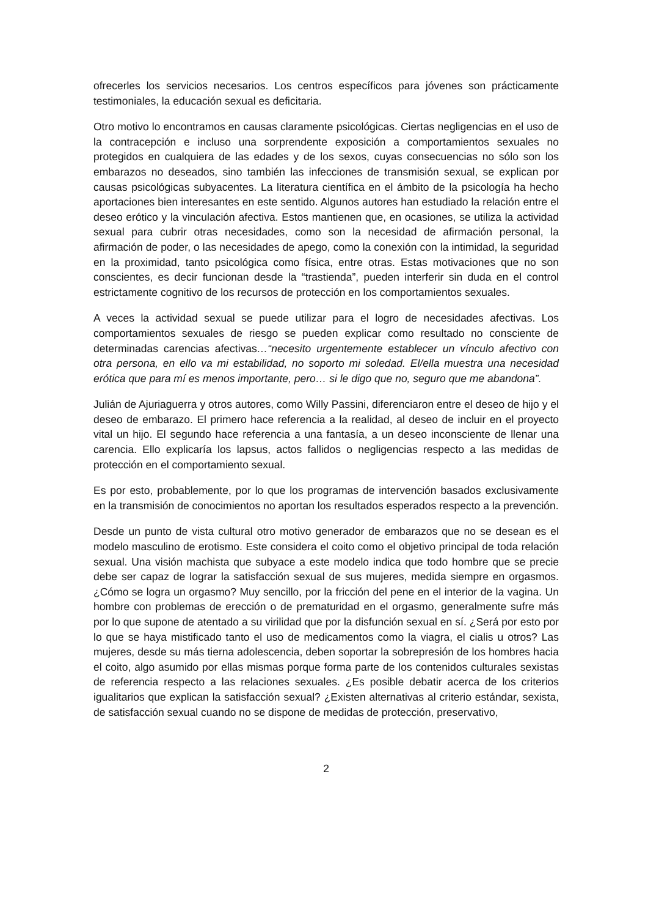ofrecerles los servicios necesarios. Los centros específicos para jóvenes son prácticamente testimoniales, la educación sexual es deficitaria.
Otro motivo lo encontramos en causas claramente psicológicas. Ciertas negligencias en el uso de la contracepción e incluso una sorprendente exposición a comportamientos sexuales no protegidos en cualquiera de las edades y de los sexos, cuyas consecuencias no sólo son los embarazos no deseados, sino también las infecciones de transmisión sexual, se explican por causas psicológicas subyacentes. La literatura científica en el ámbito de la psicología ha hecho aportaciones bien interesantes en este sentido. Algunos autores han estudiado la relación entre el deseo erótico y la vinculación afectiva. Estos mantienen que, en ocasiones, se utiliza la actividad sexual para cubrir otras necesidades, como son la necesidad de afirmación personal, la afirmación de poder, o las necesidades de apego, como la conexión con la intimidad, la seguridad en la proximidad, tanto psicológica como física, entre otras. Estas motivaciones que no son conscientes, es decir funcionan desde la “trastienda”, pueden interferir sin duda en el control estrictamente cognitivo de los recursos de protección en los comportamientos sexuales.
A veces la actividad sexual se puede utilizar para el logro de necesidades afectivas. Los comportamientos sexuales de riesgo se pueden explicar como resultado no consciente de determinadas carencias afectivas…“necesito urgentemente establecer un vínculo afectivo con otra persona, en ello va mi estabilidad, no soporto mi soledad. El/ella muestra una necesidad erótica que para mí es menos importante, pero… si le digo que no, seguro que me abandona”.
Julián de Ajuriaguerra y otros autores, como Willy Passini, diferenciaron entre el deseo de hijo y el deseo de embarazo. El primero hace referencia a la realidad, al deseo de incluir en el proyecto vital un hijo. El segundo hace referencia a una fantasía, a un deseo inconsciente de llenar una carencia. Ello explicaría los lapsus, actos fallidos o negligencias respecto a las medidas de protección en el comportamiento sexual.
Es por esto, probablemente, por lo que los programas de intervención basados exclusivamente en la transmisión de conocimientos no aportan los resultados esperados respecto a la prevención.
Desde un punto de vista cultural otro motivo generador de embarazos que no se desean es el modelo masculino de erotismo. Este considera el coito como el objetivo principal de toda relación sexual. Una visión machista que subyace a este modelo indica que todo hombre que se precie debe ser capaz de lograr la satisfacción sexual de sus mujeres, medida siempre en orgasmos. ¿Cómo se logra un orgasmo? Muy sencillo, por la fricción del pene en el interior de la vagina. Un hombre con problemas de erección o de prematuridad en el orgasmo, generalmente sufre más por lo que supone de atentado a su virilidad que por la disfunción sexual en sí. ¿Será por esto por lo que se haya mistificado tanto el uso de medicamentos como la viagra, el cialis u otros? Las mujeres, desde su más tierna adolescencia, deben soportar la sobrepresión de los hombres hacia el coito, algo asumido por ellas mismas porque forma parte de los contenidos culturales sexistas de referencia respecto a las relaciones sexuales. ¿Es posible debatir acerca de los criterios igualitarios que explican la satisfacción sexual? ¿Existen alternativas al criterio estándar, sexista, de satisfacción sexual cuando no se dispone de medidas de protección, preservativo,
2